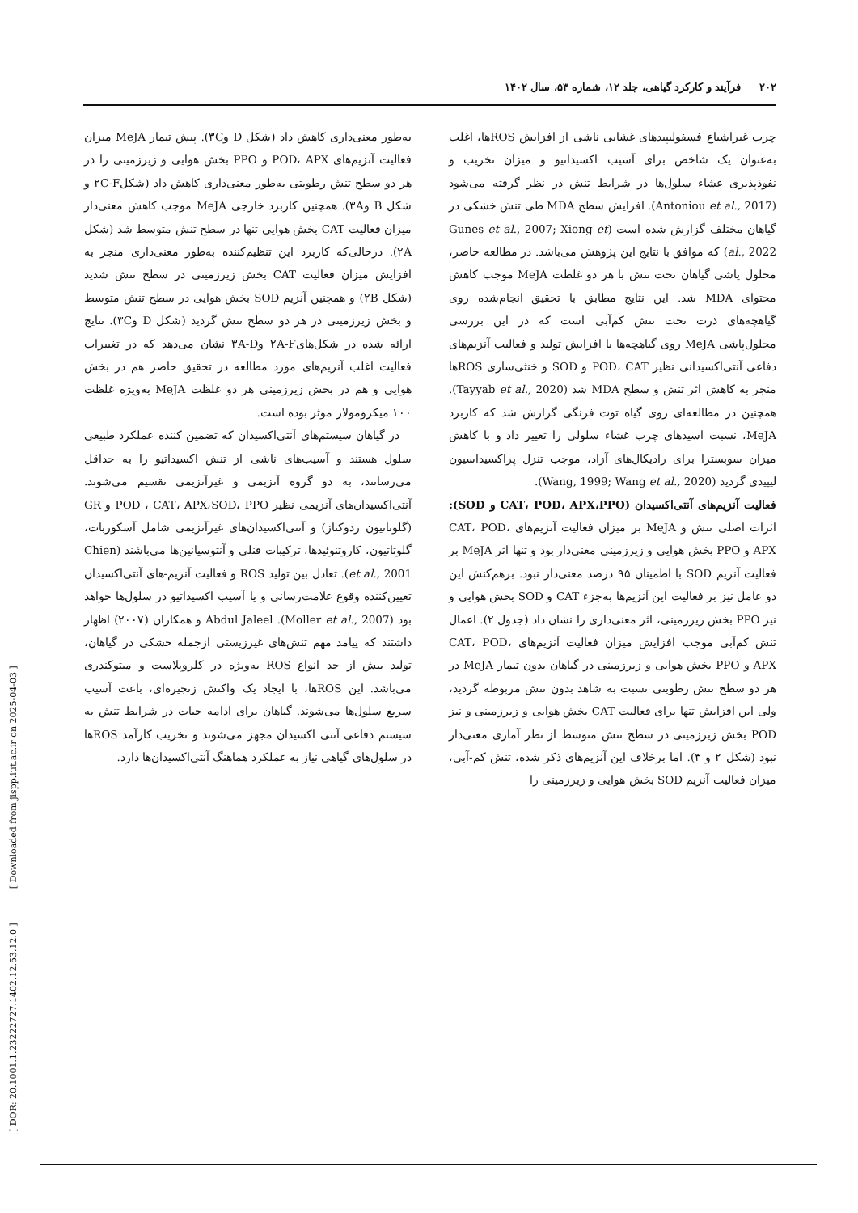۲۰۲ فرآیند و کارکرد گیاهی، جلد ۱۲، شماره ۵۳، سال ۱۴۰۲
چرب غیراشباع فسفولیپیدهای غشایی ناشی از افزایش ROSها، اغلب به‌عنوان یک شاخص برای آسیب اکسیداتیو و میزان تخریب و نفوذپذیری غشاء سلول‌ها در شرایط تنش در نظر گرفته می‌شود (Antoniou et al., 2017). افزایش سطح MDA طی تنش خشکی در گیاهان مختلف گزارش شده است (Gunes et al., 2007; Xiong et al., 2022) که موافق با نتایج این پژوهش می‌باشد. در مطالعه حاضر، محلول پاشی گیاهان تحت تنش با هر دو غلظت MeJA موجب کاهش محتوای MDA شد. این نتایج مطابق با تحقیق انجام‌شده روی گیاهچه‌های ذرت تحت تنش کم‌آبی است که در این بررسی محلول‌پاشی MeJA روی گیاهچه‌ها با افزایش تولید و فعالیت آنزیم‌های دفاعی آنتی‌اکسیدانی نظیر POD، CAT و SOD و خنثی‌سازی ROSها منجر به کاهش اثر تنش و سطح MDA شد (Tayyab et al., 2020). همچنین در مطالعه‌ای روی گیاه توت فرنگی گزارش شد که کاربرد MeJA، نسبت اسیدهای چرب غشاء سلولی را تغییر داد و با کاهش میزان سوبسترا برای رادیکال‌های آزاد، موجب تنزل پراکسیداسیون لیپیدی گردید (Wang, 1999; Wang et al., 2020).
فعالیت آنزیم‌های آنتی‌اکسیدان (CAT، POD، APX،PPO و SOD): اثرات اصلی تنش و MeJA بر میزان فعالیت آنزیم‌های CAT، POD، APX و PPO بخش هوایی و زیرزمینی معنی‌دار بود و تنها اثر MeJA بر فعالیت آنزیم SOD با اطمینان ۹۵ درصد معنی‌دار نبود. برهم‌کنش این دو عامل نیز بر فعالیت این آنزیم‌ها به‌جزء CAT و SOD بخش هوایی و نیز PPO بخش زیرزمینی، اثر معنی‌داری را نشان داد (جدول ۲). اعمال تنش کم‌آبی موجب افزایش میزان فعالیت آنزیم‌های CAT، POD، APX و PPO بخش هوایی و زیرزمینی در گیاهان بدون تیمار MeJA در هر دو سطح تنش رطوبتی نسبت به شاهد بدون تنش مربوطه گردید، ولی این افزایش تنها برای فعالیت CAT بخش هوایی و زیرزمینی و نیز POD بخش زیرزمینی در سطح تنش متوسط از نظر آماری معنی‌دار نبود (شکل ۲ و ۳). اما برخلاف این آنزیم‌های ذکر شده، تنش کم-آبی، میزان فعالیت آنزیم SOD بخش هوایی و زیرزمینی را
به‌طور معنی‌داری کاهش داد (شکل D و۳C). پیش تیمار MeJA میزان فعالیت آنزیم‌های POD، APX و PPO بخش هوایی و زیرزمینی را در هر دو سطح تنش رطوبتی به‌طور معنی‌داری کاهش داد (شکل۲C-F و شکل B و۳A). همچنین کاربرد خارجی MeJA موجب کاهش معنی‌دار میزان فعالیت CAT بخش هوایی تنها در سطح تنش متوسط شد (شکل ۲A). درحالی‌که کاربرد این تنظیم‌کننده به‌طور معنی‌داری منجر به افزایش میزان فعالیت CAT بخش زیرزمینی در سطح تنش شدید (شکل ۲B) و همچنین آنزیم SOD بخش هوایی در سطح تنش متوسط و بخش زیرزمینی در هر دو سطح تنش گردید (شکل D و۳C). نتایج ارائه شده در شکل‌های۲A-F و۳A-D نشان می‌دهد که در تغییرات فعالیت اغلب آنزیم‌های مورد مطالعه در تحقیق حاضر هم در بخش هوایی و هم در بخش زیرزمینی هر دو غلظت MeJA به‌ویژه غلظت ۱۰۰ میکرومولار موثر بوده است.
در گیاهان سیستم‌های آنتی‌اکسیدان که تضمین کننده عملکرد طبیعی سلول هستند و آسیب‌های ناشی از تنش اکسیداتیو را به حداقل می‌رسانند، به دو گروه آنزیمی و غیرآنزیمی تقسیم می‌شوند. آنتی‌اکسیدان‌های آنزیمی نظیر POD ، CAT، APX،SOD، PPO و GR (گلوتاتیون ردوکتاز) و آنتی‌اکسیدان‌های غیرآنزیمی شامل آسکوربات، گلوتاتیون، کاروتنوئیدها، ترکیبات فنلی و آنتوسیانین‌ها می‌باشند (Chien et al., 2001). تعادل بین تولید ROS و فعالیت آنزیم-های آنتی‌اکسیدان تعیین‌کننده وقوع علامت‌رسانی و یا آسیب اکسیداتیو در سلول‌ها خواهد بود (Moller et al., 2007). Abdul Jaleel و همکاران (۲۰۰۷) اظهار داشتند که پیامد مهم تنش‌های غیرزیستی ازجمله خشکی در گیاهان، تولید بیش از حد انواع ROS به‌ویژه در کلروپلاست و میتوکندری می‌باشد. این ROSها، با ایجاد یک واکنش زنجیره‌ای، باعث آسیب سریع سلول‌ها می‌شوند. گیاهان برای ادامه حیات در شرایط تنش به سیستم دفاعی آنتی اکسیدان مجهز می‌شوند و تخریب کارآمد ROSها در سلول‌های گیاهی نیاز به عملکرد هماهنگ آنتی‌اکسیدان‌ها دارد.
[ DOR: 20.1001.1.23222727.1402.12.53.12.0 ] [ Downloaded from jispp.iut.ac.ir on 2025-04-03 ]